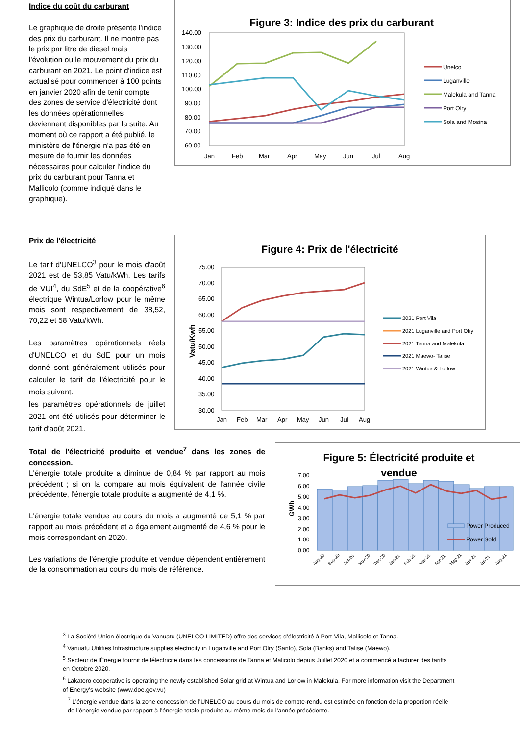Indice du coût du carburant
Le graphique de droite présente l'indice des prix du carburant. Il ne montre pas le prix par litre de diesel mais l'évolution ou le mouvement du prix du carburant en 2021. Le point d'indice est actualisé pour commencer à 100 points en janvier 2020 afin de tenir compte des zones de service d'électricité dont les données opérationnelles deviennent disponibles par la suite. Au moment où ce rapport a été publié, le ministère de l'énergie n'a pas été en mesure de fournir les données nécessaires pour calculer l'indice du prix du carburant pour Tanna et Mallicolo (comme indiqué dans le graphique).
Figure 3: Indice des prix du carburant
140.00
130.00
120.00
110.00
100.00
90.00
80.00
70.00
60.00
Jan
Feb
Mar
Apr
May
Jun
Jul
Aug
Unelco
Luganville
Malekula and Tanna
Port Olry
Sola and Mosina
Prix de l'électricité
Le tarif d'UNELCO<sup>3</sup> pour le mois d'août 2021 est de 53,85 Vatu/kWh. Les tarifs de VUI<sup>4</sup>, du SdE<sup>5</sup> et de la coopérative<sup>6</sup> électrique Wintua/Lorlow pour le même mois sont respectivement de 38,52, 70,22 et 58 Vatu/kWh.
Les paramètres opérationnels réels d'UNELCO et du SdE pour un mois donné sont généralement utilisés pour calculer le tarif de l'électricité pour le mois suivant.
les paramètres opérationnels de juillet 2021 ont été utilisés pour déterminer le tarif d'août 2021.
Figure 4: Prix de l'électricité
Vatu/Kwh
75.00
70.00
65.00
60.00
55.00
50.00
45.00
40.00
35.00
30.00
Jan
Feb
Mar
Apr
May
Jun
Jul
Aug
2021 Port Vila
2021 Luganville and Port Olry
2021 Tanna and Malekula
2021 Maewo- Talise
2021 Wintua & Lorlow
Total de l'électricité produite et vendue<sup>7</sup> dans les zones de concession.
L'énergie totale produite a diminué de 0,84 % par rapport au mois précédent ; si on la compare au mois équivalent de l'année civile précédente, l'énergie totale produite a augmenté de 4,1 %.
L'énergie totale vendue au cours du mois a augmenté de 5,1 % par rapport au mois précédent et a également augmenté de 4,6 % pour le mois correspondant en 2020.
Les variations de l'énergie produite et vendue dépendent entièrement de la consommation au cours du mois de référence.
Figure 5: Électricité produite et
vendue
GWh
7.00
6.00
5.00
4.00
3.00
2.00
1.00
0.00
Aug-20
Sep-20
Oct-20
Nov-20
Dec-20
Jan-21
Feb-21
Mar-21
Apr-21
May-21
Jun-21
Jul-21
Aug-21
Power Produced
Power Sold
<sup>3</sup> La Société Union électrique du Vanuatu (UNELCO LIMITED) offre des services d’électricité à Port-Vila, Mallicolo et Tanna.
<sup>4</sup> Vanuatu Utilities Infrastructure supplies electricity in Luganville and Port Olry (Santo), Sola (Banks) and Talise (Maewo).
<sup>5</sup> Secteur de lÉnergie fournit de lélectricite dans les concessions de Tanna et Malicolo depuis Juillet 2020 et a commencé a facturer des tariffs en Octobre 2020.
<sup>6</sup> Lakatoro cooperative is operating the newly established Solar grid at Wintua and Lorlow in Malekula. For more information visit the Department of Energy's website (www.doe.gov.vu)
<sup>7</sup> L’énergie vendue dans la zone concession de l’UNELCO au cours du mois de compte-rendu est estimée en fonction de la proportion réelle de l’énergie vendue par rapport à l’énergie totale produite au même mois de l’année précédente.